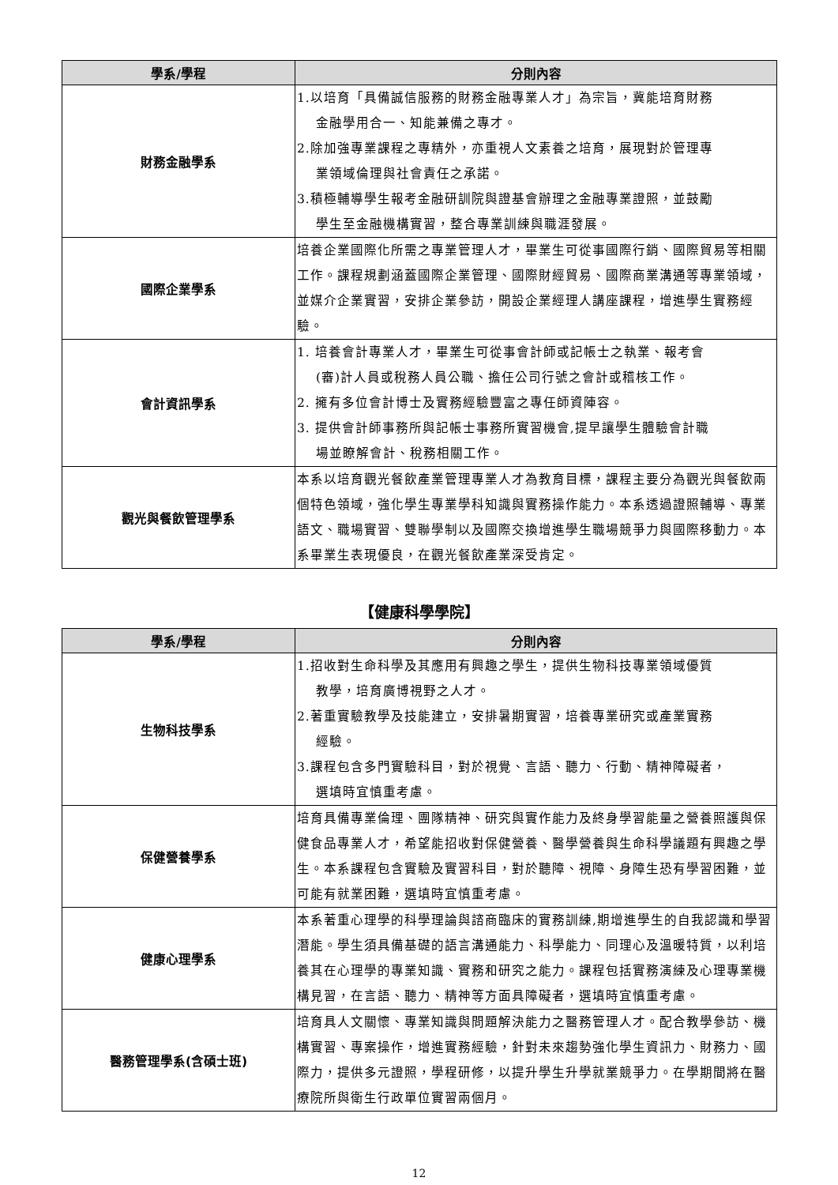| 學系/學程 | 分則內容 |
| --- | --- |
| 財務金融學系 | 1.以培育「具備誠信服務的財務金融專業人才」為宗旨，冀能培育財務 金融學用合一、知能兼備之專才。 2.除加強專業課程之專精外，亦重視人文素養之培育，展現對於管理專 業領域倫理與社會責任之承諾。 3.積極輔導學生報考金融研訓院與證基會辦理之金融專業證照，並鼓勵 學生至金融機構實習，整合專業訓練與職涯發展。 |
| 國際企業學系 | 培養企業國際化所需之專業管理人才，畢業生可從事國際行銷、國際貿易等相關工作。課程規劃涵蓋國際企業管理、國際財經貿易、國際商業溝通等專業領域，並媒介企業實習，安排企業參訪，開設企業經理人講座課程，增進學生實務經驗。 |
| 會計資訊學系 | 1. 培養會計專業人才，畢業生可從事會計師或記帳士之執業、報考會 (審)計人員或稅務人員公職、擔任公司行號之會計或稽核工作。 2. 擁有多位會計博士及實務經驗豐富之專任師資陣容。 3. 提供會計師事務所與記帳士事務所實習機會,提早讓學生體驗會計職 場並瞭解會計、稅務相關工作。 |
| 觀光與餐飲管理學系 | 本系以培育觀光餐飲產業管理專業人才為教育目標，課程主要分為觀光與餐飲兩個特色領域，強化學生專業學科知識與實務操作能力。本系透過證照輔導、專業語文、職場實習、雙聯學制以及國際交換增進學生職場競爭力與國際移動力。本系畢業生表現優良，在觀光餐飲產業深受肯定。 |
【健康科學學院】
| 學系/學程 | 分則內容 |
| --- | --- |
| 生物科技學系 | 1.招收對生命科學及其應用有興趣之學生，提供生物科技專業領域優質 教學，培育廣博視野之人才。 2.著重實驗教學及技能建立，安排暑期實習，培養專業研究或產業實務 經驗。 3.課程包含多門實驗科目，對於視覺、言語、聽力、行動、精神障礙者， 選填時宜慎重考慮。 |
| 保健營養學系 | 培育具備專業倫理、團隊精神、研究與實作能力及終身學習能量之營養照護與保健食品專業人才，希望能招收對保健營養、醫學營養與生命科學議題有興趣之學生。本系課程包含實驗及實習科目，對於聽障、視障、身障生恐有學習困難，並可能有就業困難，選填時宜慎重考慮。 |
| 健康心理學系 | 本系著重心理學的科學理論與諮商臨床的實務訓練,期增進學生的自我認識和學習潛能。學生須具備基礎的語言溝通能力、科學能力、同理心及溫暖特質，以利培養其在心理學的專業知識、實務和研究之能力。課程包括實務演練及心理專業機構見習，在言語、聽力、精神等方面具障礙者，選填時宜慎重考慮。 |
| 醫務管理學系(含碩士班) | 培育具人文關懷、專業知識與問題解決能力之醫務管理人才。配合教學參訪、機構實習、專案操作，增進實務經驗，針對未來趨勢強化學生資訊力、財務力、國際力，提供多元證照，學程研修，以提升學生升學就業競爭力。在學期間將在醫療院所與衛生行政單位實習兩個月。 |
12